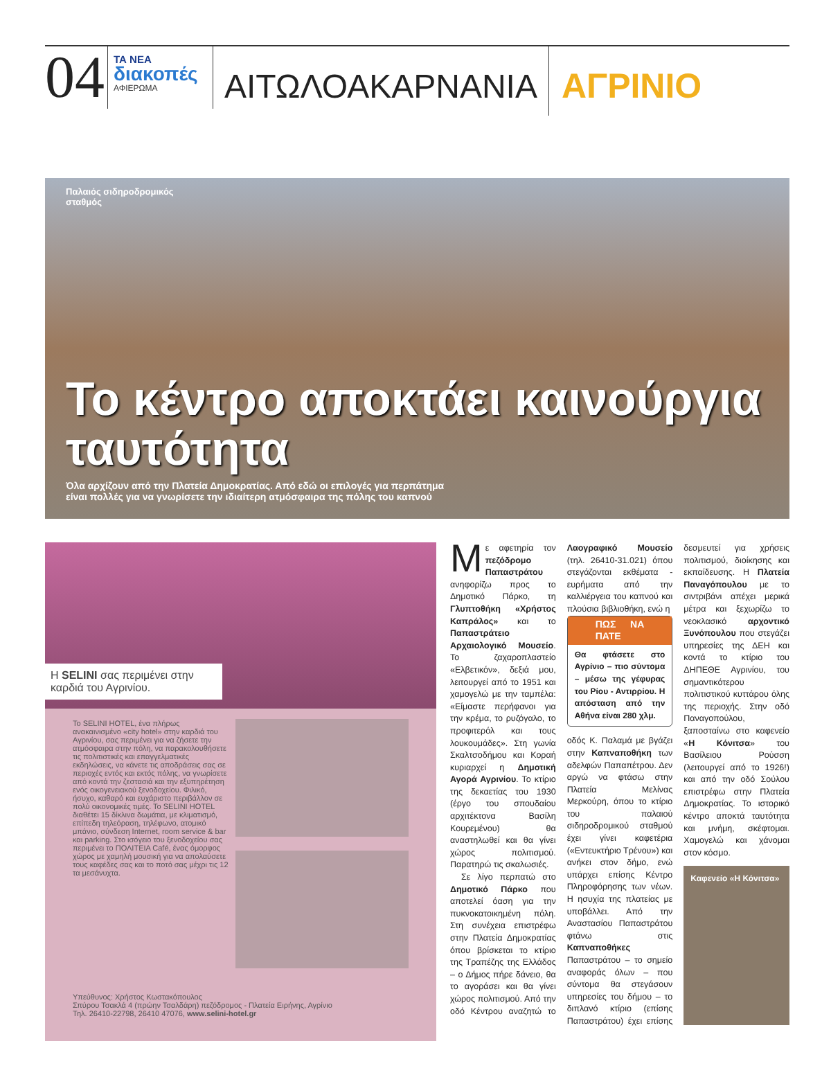04
ΤΑ ΝΕΑ
διακοπές
ΑΦΙΕΡΩΜΑ
ΑΙΤΩΛΟΑΚΑΡΝΑΝΙΑ
ΑΓΡΙΝΙΟ
Παλαιός σιδηροδρομικός σταθμός
Το κέντρο αποκτάει καινούργια ταυτότητα
Όλα αρχίζουν από την Πλατεία Δημοκρατίας. Από εδώ οι επιλογές για περπάτημα
είναι πολλές για να γνωρίσετε την ιδιαίτερη ατμόσφαιρα της πόλης του καπνού
Η SELINI σας περιμένει στην καρδιά του Αγρινίου.
Το SELINI HOTEL, ένα πλήρως ανακαινισμένο «city hotel» στην καρδιά του Αγρινίου, σας περιμένει για να ζήσετε την ατμόσφαιρα στην πόλη, να παρακολουθήσετε τις πολιτιστικές και επαγγελματικές εκδηλώσεις, να κάνετε τις αποδράσεις σας σε περιοχές εντός και εκτός πόλης, να γνωρίσετε από κοντά την ζεστασιά και την εξυπηρέτηση ενός οικογενειακού ξενοδοχείου. Φιλικό, ήσυχο, καθαρό και ευχάριστο περιβάλλον σε πολύ οικονομικές τιμές. Το SELINI HOTEL διαθέτει 15 δίκλινα δωμάτια, με κλιματισμό, επίπεδη τηλεόραση, τηλέφωνο, ατομικό μπάνιο, σύνδεση Internet, room service & bar και parking. Στο ισόγειο του ξενοδοχείου σας περιμένει το ΠΟΛΙΤΕΙΑ Café, ένας όμορφος χώρος με χαμηλή μουσική για να απολαύσετε τους καφέδες σας και το ποτό σας μέχρι τις 12 τα μεσάνυχτα.
Υπεύθυνος: Χρήστος Κωστακόπουλος
Σπύρου Τσακλά 4 (πρώην Τσαλδάρη) πεζόδρομος - Πλατεία Ειρήνης, Αγρίνιο
Τηλ. 26410-22798, 26410 47076, www.selini-hotel.gr
Με αφετηρία τον πεζόδρομο Παπαστράτου ανηφορίζω προς το Δημοτικό Πάρκο, τη Γλυπτοθήκη «Χρήστος Καπράλος» και το Παπαστράτειο Αρχαιολογικό Μουσείο. Το ζαχαροπλαστείο «Ελβετικόν», δεξιά μου, λειτουργεί από το 1951 και χαμογελώ με την ταμπέλα: «Είμαστε περήφανοι για την κρέμα, το ρυζόγαλο, το προφιτερόλ και τους λουκουμάδες». Στη γωνία Σκαλτσοδήμου και Κοραή κυριαρχεί η Δημοτική Αγορά Αγρινίου. Το κτίριο της δεκαετίας του 1930 (έργο του σπουδαίου αρχιτέκτονα Βασίλη Κουρεμένου) θα αναστηλωθεί και θα γίνει χώρος πολιτισμού. Παρατηρώ τις σκαλωσιές.
Σε λίγο περπατώ στο Δημοτικό Πάρκο που αποτελεί όαση για την πυκνοκατοικημένη πόλη. Στη συνέχεια επιστρέφω στην Πλατεία Δημοκρατίας όπου βρίσκεται το κτίριο της Τραπέζης της Ελλάδος – ο Δήμος πήρε δάνειο, θα το αγοράσει και θα γίνει χώρος πολιτισμού. Από την οδό Κέντρου αναζητώ το Λαογραφικό Μουσείο (τηλ. 26410-31.021) όπου στεγάζονται εκθέματα - ευρήματα από την καλλιέργεια του καπνού και πλούσια βιβλιοθήκη, ενώ η
ΠΩΣ ΝΑ ΠΑΤΕ
Θα φτάσετε στο Αγρίνιο – πιο σύντομα – μέσω της γέφυρας του Ρίου - Αντιρρίου. Η απόσταση από την Αθήνα είναι 280 χλμ.
οδός Κ. Παλαμά με βγάζει στην Καπναποθήκη των αδελφών Παπαπέτρου. Δεν αργώ να φτάσω στην Πλατεία Μελίνας Μερκούρη, όπου το κτίριο του παλαιού σιδηροδρομικού σταθμού έχει γίνει καφετέρια («Εντευκτήριο Τρένου») και ανήκει στον δήμο, ενώ υπάρχει επίσης Κέντρο Πληροφόρησης των νέων. Η ησυχία της πλατείας με υποβάλλει. Από την Αναστασίου Παπαστράτου φτάνω στις Καπναποθήκες Παπαστράτου – το σημείο αναφοράς όλων – που σύντομα θα στεγάσουν υπηρεσίες του δήμου – το διπλανό κτίριο (επίσης Παπαστράτου) έχει επίσης δεσμευτεί για χρήσεις πολιτισμού, διοίκησης και εκπαίδευσης. Η Πλατεία Παναγόπουλου με το σιντριβάνι απέχει μερικά μέτρα και ξεχωρίζω το νεοκλασικό αρχοντικό Ξυνόπουλου που στεγάζει υπηρεσίες της ΔΕΗ και κοντά το κτίριο του ΔΗΠΕΘΕ Αγρινίου, του σημαντικότερου πολιτιστικού κυττάρου όλης της περιοχής. Στην οδό Παναγοπούλου, ξαποσταίνω στο καφενείο «Η Κόνιτσα» του Βασίλειου Ρούσση (λειτουργεί από το 1926!) και από την οδό Σούλου επιστρέφω στην Πλατεία Δημοκρατίας. Το ιστορικό κέντρο αποκτά ταυτότητα και μνήμη, σκέφτομαι. Χαμογελώ και χάνομαι στον κόσμο.
Καφενείο «Η Κόνιτσα»